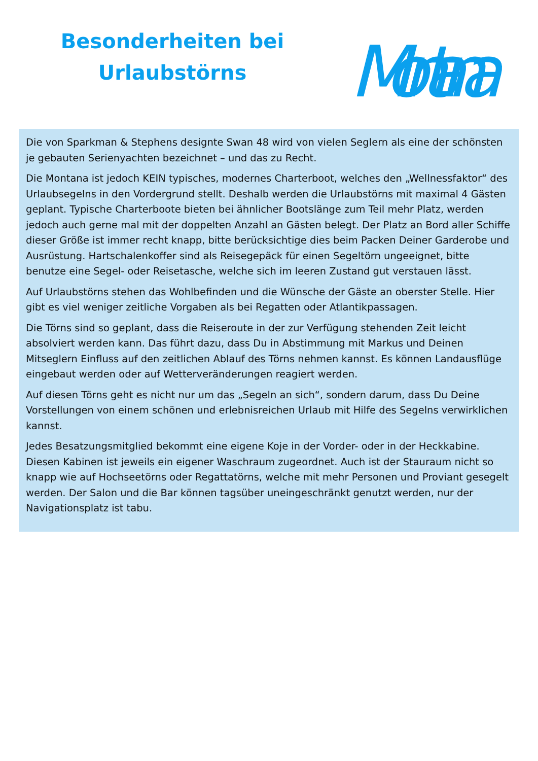Besonderheiten bei
Urlaubstörns
Montana
Die von Sparkman & Stephens designte Swan 48 wird von vielen Seglern als eine der schönsten je gebauten Serienyachten bezeichnet – und das zu Recht.
Die Montana ist jedoch KEIN typisches, modernes Charterboot, welches den „Wellnessfaktor“ des Urlaubsegelns in den Vordergrund stellt. Deshalb werden die Urlaubstörns mit maximal 4 Gästen geplant. Typische Charterboote bieten bei ähnlicher Bootslänge zum Teil mehr Platz, werden jedoch auch gerne mal mit der doppelten Anzahl an Gästen belegt. Der Platz an Bord aller Schiffe dieser Größe ist immer recht knapp, bitte berücksichtige dies beim Packen Deiner Garderobe und Ausrüstung. Hartschalenkoffer sind als Reisegepäck für einen Segeltörn ungeeignet, bitte benutze eine Segel- oder Reisetasche, welche sich im leeren Zustand gut verstauen lässt.
Auf Urlaubstörns stehen das Wohlbefinden und die Wünsche der Gäste an oberster Stelle. Hier gibt es viel weniger zeitliche Vorgaben als bei Regatten oder Atlantikpassagen.
Die Törns sind so geplant, dass die Reiseroute in der zur Verfügung stehenden Zeit leicht absolviert werden kann. Das führt dazu, dass Du in Abstimmung mit Markus und Deinen Mitseglern Einfluss auf den zeitlichen Ablauf des Törns nehmen kannst. Es können Landausflüge eingebaut werden oder auf Wetterveränderungen reagiert werden.
Auf diesen Törns geht es nicht nur um das „Segeln an sich“, sondern darum, dass Du Deine Vorstellungen von einem schönen und erlebnisreichen Urlaub mit Hilfe des Segelns verwirklichen kannst.
Jedes Besatzungsmitglied bekommt eine eigene Koje in der Vorder- oder in der Heckkabine. Diesen Kabinen ist jeweils ein eigener Waschraum zugeordnet. Auch ist der Stauraum nicht so knapp wie auf Hochseetörns oder Regattatörns, welche mit mehr Personen und Proviant gesegelt werden. Der Salon und die Bar können tagsüber uneingeschränkt genutzt werden, nur der Navigationsplatz ist tabu.